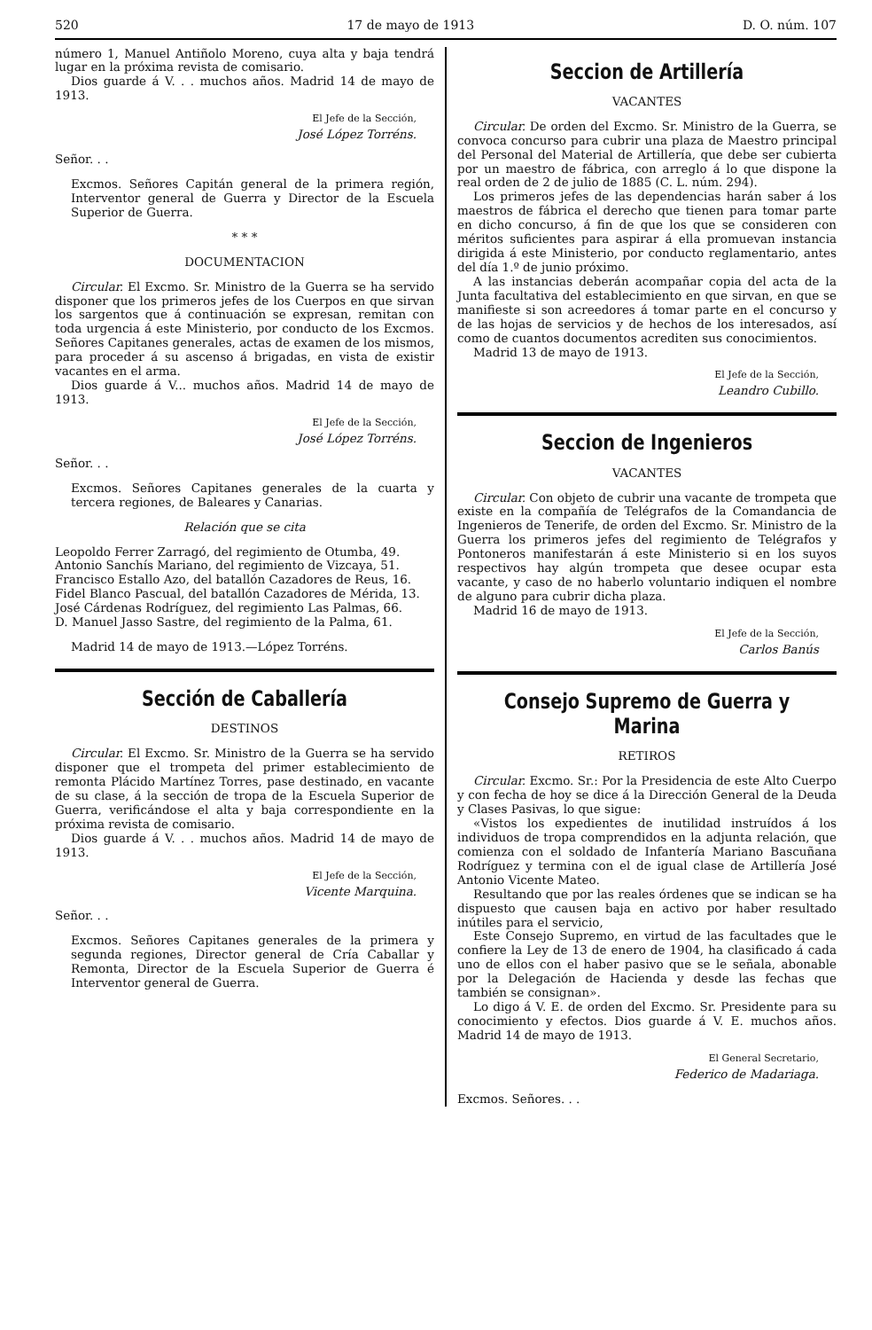520 17 de mayo de 1913 D. O. núm. 107
número 1, Manuel Antiñolo Moreno, cuya alta y baja tendrá lugar en la próxima revista de comisario.
Dios guarde á V. . . muchos años. Madrid 14 de mayo de 1913.
El Jefe de la Sección,
José López Torréns.
Señor. . .
Excmos. Señores Capitán general de la primera región, Interventor general de Guerra y Director de la Escuela Superior de Guerra.
* * *
DOCUMENTACION
Circular. El Excmo. Sr. Ministro de la Guerra se ha servido disponer que los primeros jefes de los Cuerpos en que sirvan los sargentos que á continuación se expresan, remitan con toda urgencia á este Ministerio, por conducto de los Excmos. Señores Capitanes generales, actas de examen de los mismos, para proceder á su ascenso á brigadas, en vista de existir vacantes en el arma.
Dios guarde á V... muchos años. Madrid 14 de mayo de 1913.
El Jefe de la Sección,
José López Torréns.
Señor. . .
Excmos. Señores Capitanes generales de la cuarta y tercera regiones, de Baleares y Canarias.
Relación que se cita
Leopoldo Ferrer Zarragó, del regimiento de Otumba, 49.
Antonio Sanchís Mariano, del regimiento de Vizcaya, 51.
Francisco Estallo Azo, del batallón Cazadores de Reus, 16.
Fidel Blanco Pascual, del batallón Cazadores de Mérida, 13.
José Cárdenas Rodríguez, del regimiento Las Palmas, 66.
D. Manuel Jasso Sastre, del regimiento de la Palma, 61.
Madrid 14 de mayo de 1913.—López Torréns.
Sección de Caballería
DESTINOS
Circular. El Excmo. Sr. Ministro de la Guerra se ha servido disponer que el trompeta del primer establecimiento de remonta Plácido Martínez Torres, pase destinado, en vacante de su clase, á la sección de tropa de la Escuela Superior de Guerra, verificándose el alta y baja correspondiente en la próxima revista de comisario.
Dios guarde á V. . . muchos años. Madrid 14 de mayo de 1913.
El Jefe de la Sección,
Vicente Marquina.
Señor. . .
Excmos. Señores Capitanes generales de la primera y segunda regiones, Director general de Cría Caballar y Remonta, Director de la Escuela Superior de Guerra é Interventor general de Guerra.
Seccion de Artillería
VACANTES
Circular. De orden del Excmo. Sr. Ministro de la Guerra, se convoca concurso para cubrir una plaza de Maestro principal del Personal del Material de Artillería, que debe ser cubierta por un maestro de fábrica, con arreglo á lo que dispone la real orden de 2 de julio de 1885 (C. L. núm. 294).
Los primeros jefes de las dependencias harán saber á los maestros de fábrica el derecho que tienen para tomar parte en dicho concurso, á fin de que los que se consideren con méritos suficientes para aspirar á ella promuevan instancia dirigida á este Ministerio, por conducto reglamentario, antes del día 1.º de junio próximo.
A las instancias deberán acompañar copia del acta de la Junta facultativa del establecimiento en que sirvan, en que se manifieste si son acreedores á tomar parte en el concurso y de las hojas de servicios y de hechos de los interesados, así como de cuantos documentos acrediten sus conocimientos.
Madrid 13 de mayo de 1913.
El Jefe de la Sección,
Leandro Cubillo.
Seccion de Ingenieros
VACANTES
Circular. Con objeto de cubrir una vacante de trompeta que existe en la compañía de Telégrafos de la Comandancia de Ingenieros de Tenerife, de orden del Excmo. Sr. Ministro de la Guerra los primeros jefes del regimiento de Telégrafos y Pontoneros manifestarán á este Ministerio si en los suyos respectivos hay algún trompeta que desee ocupar esta vacante, y caso de no haberlo voluntario indiquen el nombre de alguno para cubrir dicha plaza.
Madrid 16 de mayo de 1913.
El Jefe de la Sección,
Carlos Banús
Consejo Supremo de Guerra y Marina
RETIROS
Circular. Excmo. Sr.: Por la Presidencia de este Alto Cuerpo y con fecha de hoy se dice á la Dirección General de la Deuda y Clases Pasivas, lo que sigue:
«Vistos los expedientes de inutilidad instruídos á los individuos de tropa comprendidos en la adjunta relación, que comienza con el soldado de Infantería Mariano Bascuñana Rodríguez y termina con el de igual clase de Artillería José Antonio Vicente Mateo.
Resultando que por las reales órdenes que se indican se ha dispuesto que causen baja en activo por haber resultado inútiles para el servicio,
Este Consejo Supremo, en virtud de las facultades que le confiere la Ley de 13 de enero de 1904, ha clasificado á cada uno de ellos con el haber pasivo que se le señala, abonable por la Delegación de Hacienda y desde las fechas que también se consignan».
Lo digo á V. E. de orden del Excmo. Sr. Presidente para su conocimiento y efectos. Dios guarde á V. E. muchos años. Madrid 14 de mayo de 1913.
El General Secretario,
Federico de Madariaga.
Excmos. Señores. . .